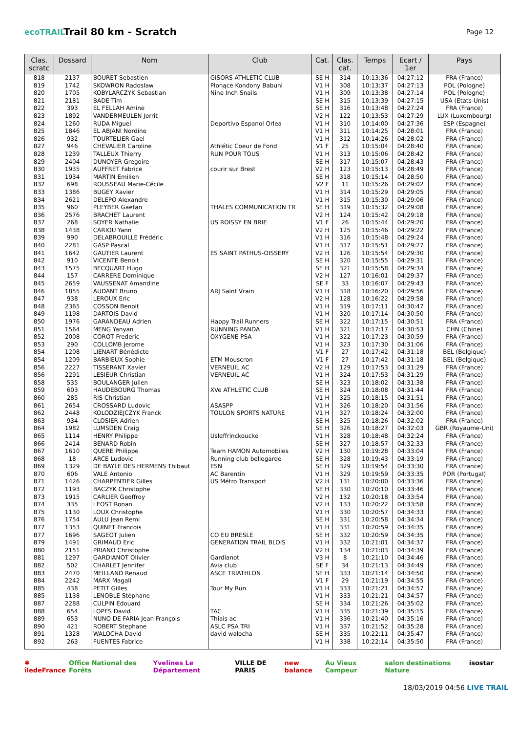ecoTRAIL
Trail 80 km - Scratch
Page 12
| Clas. scratc | Dossard | Nom | Club | Cat. | Clas. cat. | Temps | Ecart / 1er | Pays |
| --- | --- | --- | --- | --- | --- | --- | --- | --- |
| 818 | 2137 | BOURET Sebastien | GISORS ATHLETIC CLUB | SE H | 314 | 10:13:36 | 04:27:12 | FRA (France) |
| 819 | 1742 | SKOWRON Radosław | Płonące Kondony Babuni | V1 H | 308 | 10:13:37 | 04:27:13 | POL (Pologne) |
| 820 | 1705 | KOBYLARCZYK Sebastian | Nine Inch Snails | V1 H | 309 | 10:13:38 | 04:27:14 | POL (Pologne) |
| 821 | 2181 | BADE Tim | | SE H | 315 | 10:13:39 | 04:27:15 | USA (Etats-Unis) |
| 822 | 393 | EL FELLAH Amine | | SE H | 316 | 10:13:48 | 04:27:24 | FRA (France) |
| 823 | 1892 | VANDERMEULEN Jorrit | | V2 H | 122 | 10:13:53 | 04:27:29 | LUX (Luxembourg) |
| 824 | 1260 | RUDA Miguel | Deportivo Espanol Orlea | V1 H | 310 | 10:14:00 | 04:27:36 | ESP (Espagne) |
| 825 | 1846 | EL ABJANI Nordine | | V1 H | 311 | 10:14:25 | 04:28:01 | FRA (France) |
| 826 | 932 | TOURTELIER Gael | | V1 H | 312 | 10:14:26 | 04:28:02 | FRA (France) |
| 827 | 946 | CHEVALIER Caroline | Athlétic Coeur de Fond | V1 F | 25 | 10:15:04 | 04:28:40 | FRA (France) |
| 828 | 1239 | TALLEUX Thierry | RUN POUR TOUS | V1 H | 313 | 10:15:06 | 04:28:42 | FRA (France) |
| 829 | 2404 | DUNOYER Gregoire | | SE H | 317 | 10:15:07 | 04:28:43 | FRA (France) |
| 830 | 1935 | AUFFRET Fabrice | courir sur Brest | V2 H | 123 | 10:15:13 | 04:28:49 | FRA (France) |
| 831 | 1934 | MARTIN Emilien | | SE H | 318 | 10:15:14 | 04:28:50 | FRA (France) |
| 832 | 698 | ROUSSEAU Marie-Cécile | | V2 F | 11 | 10:15:26 | 04:29:02 | FRA (France) |
| 833 | 1386 | BUGEY Xavier | | V1 H | 314 | 10:15:29 | 04:29:05 | FRA (France) |
| 834 | 2621 | DELEPO Alexandre | | V1 H | 315 | 10:15:30 | 04:29:06 | FRA (France) |
| 835 | 960 | PLEYBER Gaëtan | THALES COMMUNICATION TR | SE H | 319 | 10:15:32 | 04:29:08 | FRA (France) |
| 836 | 2576 | BRACHET Laurent | | V2 H | 124 | 10:15:42 | 04:29:18 | FRA (France) |
| 837 | 268 | SOYER Nathalie | US ROISSY EN BRIE | V1 F | 26 | 10:15:44 | 04:29:20 | FRA (France) |
| 838 | 1438 | CARIOU Yann | | V2 H | 125 | 10:15:46 | 04:29:22 | FRA (France) |
| 839 | 990 | DELABROUILLE Frédéric | | V1 H | 316 | 10:15:48 | 04:29:24 | FRA (France) |
| 840 | 2281 | GASP Pascal | | V1 H | 317 | 10:15:51 | 04:29:27 | FRA (France) |
| 841 | 1642 | GAUTIER Laurent | ES SAINT PATHUS-OISSERY | V2 H | 126 | 10:15:54 | 04:29:30 | FRA (France) |
| 842 | 910 | VICENTE Benoit | | SE H | 320 | 10:15:55 | 04:29:31 | FRA (France) |
| 843 | 1575 | BECQUART Hugo | | SE H | 321 | 10:15:58 | 04:29:34 | FRA (France) |
| 844 | 157 | CARRERE Dominique | | V2 H | 127 | 10:16:01 | 04:29:37 | FRA (France) |
| 845 | 2659 | VAUSSENAT Amandine | | SE F | 33 | 10:16:07 | 04:29:43 | FRA (France) |
| 846 | 1855 | AUDANT Bruno | ARJ Saint Vrain | V1 H | 318 | 10:16:20 | 04:29:56 | FRA (France) |
| 847 | 938 | LEROUX Eric | | V2 H | 128 | 10:16:22 | 04:29:58 | FRA (France) |
| 848 | 2365 | COSSON Benoit | | V1 H | 319 | 10:17:11 | 04:30:47 | FRA (France) |
| 849 | 1198 | DARTOIS David | | V1 H | 320 | 10:17:14 | 04:30:50 | FRA (France) |
| 850 | 1976 | GARANDEAU Adrien | Happy Trail Runners | SE H | 322 | 10:17:15 | 04:30:51 | FRA (France) |
| 851 | 1564 | MENG Yanyan | RUNNING PANDA | V1 H | 321 | 10:17:17 | 04:30:53 | CHN (Chine) |
| 852 | 2008 | COROT Frederic | OXYGENE PSA | V1 H | 322 | 10:17:23 | 04:30:59 | FRA (France) |
| 853 | 290 | COLLOMB Jerome | | V1 H | 323 | 10:17:30 | 04:31:06 | FRA (France) |
| 854 | 1208 | LIENART Bénédicte | | V1 F | 27 | 10:17:42 | 04:31:18 | BEL (Belgique) |
| 854 | 1209 | BARBIEUX Sophie | ETM Mouscron | V1 F | 27 | 10:17:42 | 04:31:18 | BEL (Belgique) |
| 856 | 2227 | TISSERANT Xavier | VERNEUIL AC | V2 H | 129 | 10:17:53 | 04:31:29 | FRA (France) |
| 856 | 2291 | LESIEUR Christian | VERNEUIL AC | V1 H | 324 | 10:17:53 | 04:31:29 | FRA (France) |
| 858 | 535 | BOULANGER Julien | | SE H | 323 | 10:18:02 | 04:31:38 | FRA (France) |
| 859 | 603 | HAUDEBOURG Thomas | XVe ATHLETIC CLUB | SE H | 324 | 10:18:08 | 04:31:44 | FRA (France) |
| 860 | 285 | RIS Christian | | V1 H | 325 | 10:18:15 | 04:31:51 | FRA (France) |
| 861 | 2654 | CROSSARD Ludovic | ASASPP | V1 H | 326 | 10:18:20 | 04:31:56 | FRA (France) |
| 862 | 2448 | KOLODZIEJCZYK Franck | TOULON SPORTS NATURE | V1 H | 327 | 10:18:24 | 04:32:00 | FRA (France) |
| 863 | 934 | CLOSIER Adrien | | SE H | 325 | 10:18:26 | 04:32:02 | FRA (France) |
| 864 | 1982 | LUMSDEN Craig | | SE H | 326 | 10:18:27 | 04:32:03 | GBR (Royaume-Uni) |
| 865 | 1114 | HENRY Philippe | Usleffrinckoucke | V1 H | 328 | 10:18:48 | 04:32:24 | FRA (France) |
| 866 | 2414 | BENARD Robin | | SE H | 327 | 10:18:57 | 04:32:33 | FRA (France) |
| 867 | 1610 | QUERE Philippe | Team HAMON Automobiles | V2 H | 130 | 10:19:28 | 04:33:04 | FRA (France) |
| 868 | 18 | ARCE Ludovic | Running club bellegarde | SE H | 328 | 10:19:43 | 04:33:19 | FRA (France) |
| 869 | 1329 | DE BAYLE DES HERMENS Thibaut | ESN | SE H | 329 | 10:19:54 | 04:33:30 | FRA (France) |
| 870 | 606 | VALE Antonio | AC Barentin | V1 H | 329 | 10:19:59 | 04:33:35 | POR (Portugal) |
| 871 | 1426 | CHARPENTIER Gilles | US Métro Transport | V2 H | 131 | 10:20:00 | 04:33:36 | FRA (France) |
| 872 | 1193 | BACZYK Christophe | | SE H | 330 | 10:20:10 | 04:33:46 | FRA (France) |
| 873 | 1915 | CARLIER Geoffroy | | V2 H | 132 | 10:20:18 | 04:33:54 | FRA (France) |
| 874 | 335 | LEOST Ronan | | V2 H | 133 | 10:20:22 | 04:33:58 | FRA (France) |
| 875 | 1130 | LOUX Christophe | | V1 H | 330 | 10:20:57 | 04:34:33 | FRA (France) |
| 876 | 1754 | AULU Jean Remi | | SE H | 331 | 10:20:58 | 04:34:34 | FRA (France) |
| 877 | 1353 | QUINET Francois | | V1 H | 331 | 10:20:59 | 04:34:35 | FRA (France) |
| 877 | 1696 | SAGEOT Julien | CO EU BRESLE | SE H | 332 | 10:20:59 | 04:34:35 | FRA (France) |
| 879 | 1491 | GRIMAUD Eric | GENERATION TRAIL BLOIS | V1 H | 332 | 10:21:01 | 04:34:37 | FRA (France) |
| 880 | 2151 | PRIANO Christophe | | V2 H | 134 | 10:21:03 | 04:34:39 | FRA (France) |
| 881 | 1297 | GARDIANOT Olivier | Gardianot | V3 H | 8 | 10:21:10 | 04:34:46 | FRA (France) |
| 882 | 502 | CHARLET Jennifer | Avia club | SE F | 34 | 10:21:13 | 04:34:49 | FRA (France) |
| 883 | 2470 | MEILLAND Renaud | ASCE TRIATHLON | SE H | 333 | 10:21:14 | 04:34:50 | FRA (France) |
| 884 | 2242 | MARX Magali | | V1 F | 29 | 10:21:19 | 04:34:55 | FRA (France) |
| 885 | 438 | PETIT Gilles | Tour My Run | V1 H | 333 | 10:21:21 | 04:34:57 | FRA (France) |
| 885 | 1138 | LENOBLE Stéphane | | V1 H | 333 | 10:21:21 | 04:34:57 | FRA (France) |
| 887 | 2288 | CULPIN Edouard | | SE H | 334 | 10:21:26 | 04:35:02 | FRA (France) |
| 888 | 654 | LOPES David | TAC | V1 H | 335 | 10:21:39 | 04:35:15 | FRA (France) |
| 889 | 653 | NUNO DE FARIA Jean François | Thiais ac | V1 H | 336 | 10:21:40 | 04:35:16 | FRA (France) |
| 890 | 421 | ROBERT Stephane | ASLC PSA TRI | V1 H | 337 | 10:21:52 | 04:35:28 | FRA (France) |
| 891 | 1328 | WALOCHA David | david walocha | SE H | 335 | 10:22:11 | 04:35:47 | FRA (France) |
| 892 | 263 | FUENTES Fabrice | | V1 H | 338 | 10:22:14 | 04:35:50 | FRA (France) |
✱ îledeFrance Office National des Forêts Yvelines Le Département VILLE DE PARIS new balance Au Vieux Campeur salon destinations Nature isostar
18/03/2019 04:56 LIVE TRAIL